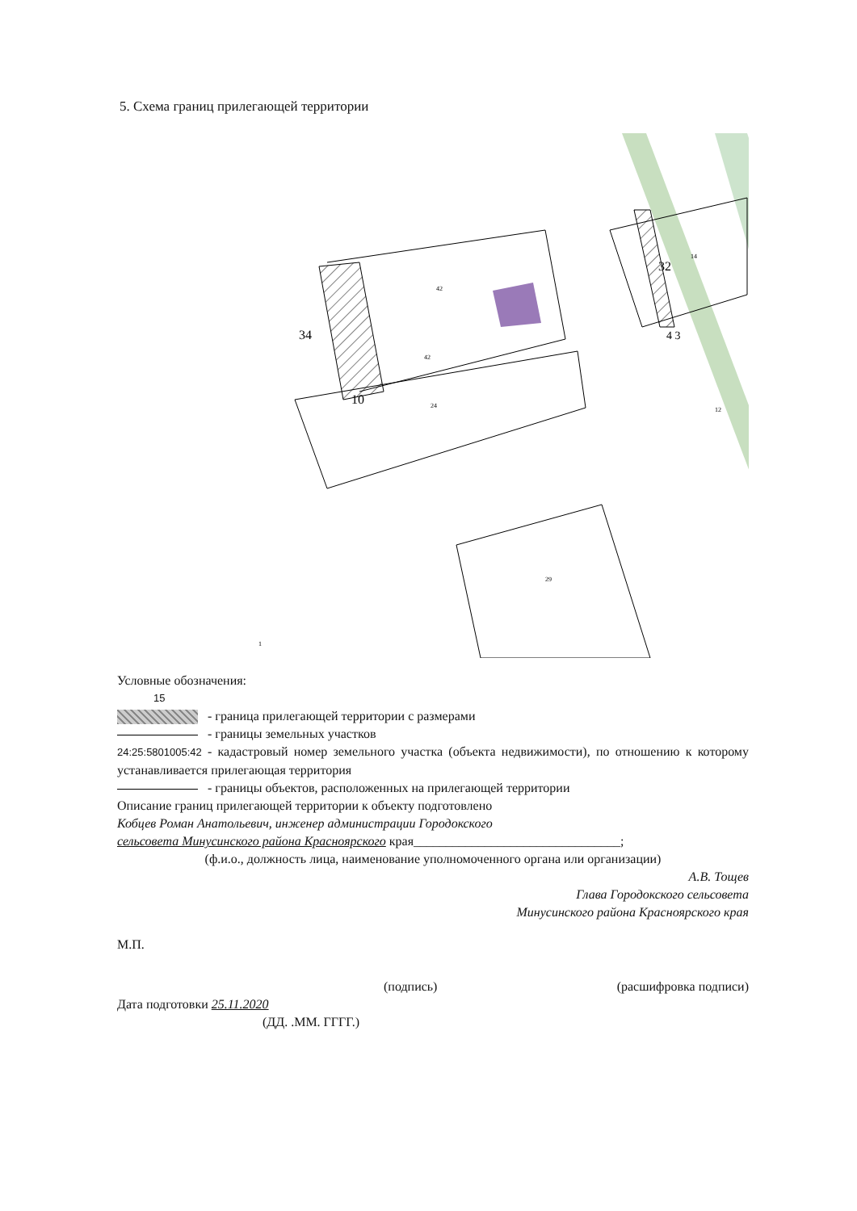5. Схема границ прилегающей территории
42
42
24
29
14
12
1
10
34
32
4 3
Условные обозначения:
15
- граница прилегающей территории с размерами
- границы земельных участков
24:25:5801005:42 - кадастровый номер земельного участка (объекта недвижимости), по отношению к которому устанавливается прилегающая территория
- границы объектов, расположенных на прилегающей территории
Описание границ прилегающей территории к объекту подготовлено
Кобцев Роман Анатольевич, инженер администрации Городокского
сельсовета Минусинского района Красноярского края________________________________;
(ф.и.о., должность лица, наименование уполномоченного органа или организации)
А.В. Тощев
Глава Городокского сельсовета
Минусинского района Красноярского края
М.П.
(подпись) (расшифровка подписи)
Дата подготовки 25.11.2020
(ДД. .ММ. ГГГГ.)